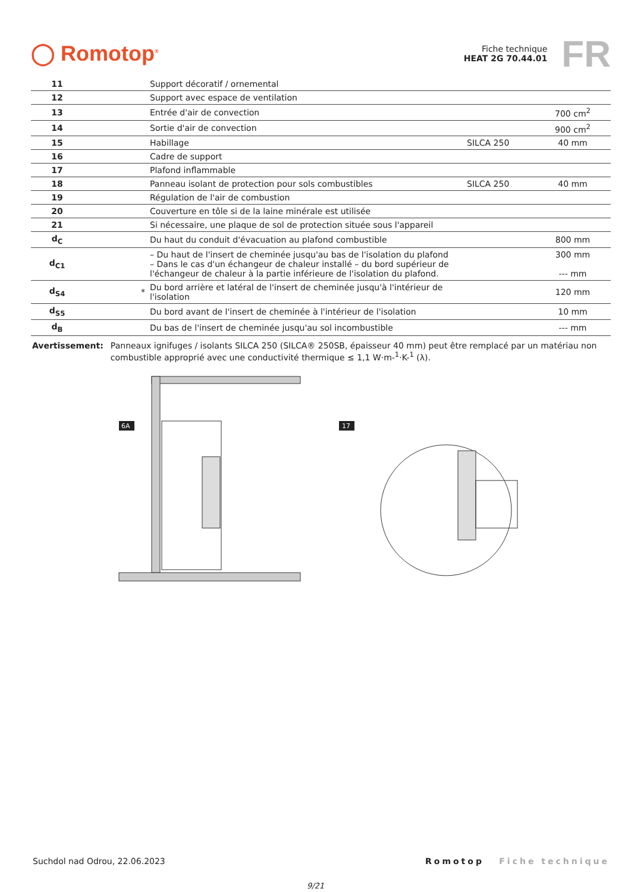◯ Romotop<sup>®</sup>
Fiche technique
HEAT 2G 70.44.01
FR
| 11 | | Support décoratif / ornemental | | |
| 12 | | Support avec espace de ventilation | | |
| 13 | | Entrée d'air de convection | | 700 cm<sup>2</sup> |
| 14 | | Sortie d'air de convection | | 900 cm<sup>2</sup> |
| 15 | | Habillage | SILCA 250 | 40 mm |
| 16 | | Cadre de support | | |
| 17 | | Plafond inflammable | | |
| 18 | | Panneau isolant de protection pour sols combustibles | SILCA 250 | 40 mm |
| 19 | | Régulation de l'air de combustion | | |
| 20 | | Couverture en tôle si de la laine minérale est utilisée | | |
| 21 | | Si nécessaire, une plaque de sol de protection située sous l'appareil | | |
| d<sub>C</sub> | | Du haut du conduit d'évacuation au plafond combustible | | 800 mm |
| d<sub>C1</sub> | | – Du haut de l'insert de cheminée jusqu'au bas de l'isolation du plafond – Dans le cas d'un échangeur de chaleur installé – du bord supérieur de l'échangeur de chaleur à la partie inférieure de l'isolation du plafond. | | 300 mm --- mm |
| d<sub>S4</sub> | * | Du bord arrière et latéral de l'insert de cheminée jusqu'à l'intérieur de l'isolation | | 120 mm |
| d<sub>S5</sub> | | Du bord avant de l'insert de cheminée à l'intérieur de l'isolation | | 10 mm |
| d<sub>B</sub> | | Du bas de l'insert de cheminée jusqu'au sol incombustible | | --- mm |
Avertissement: Panneaux ignifuges / isolants SILCA 250 (SILCA® 250SB, épaisseur 40 mm) peut être remplacé par un matériau non combustible approprié avec une conductivité thermique ≤ 1,1 W·m-<sup>1</sup>·K-<sup>1</sup> (λ).
6A
17
Suchdol nad Odrou, 22.06.2023 Romotop Fiche technique
9/21